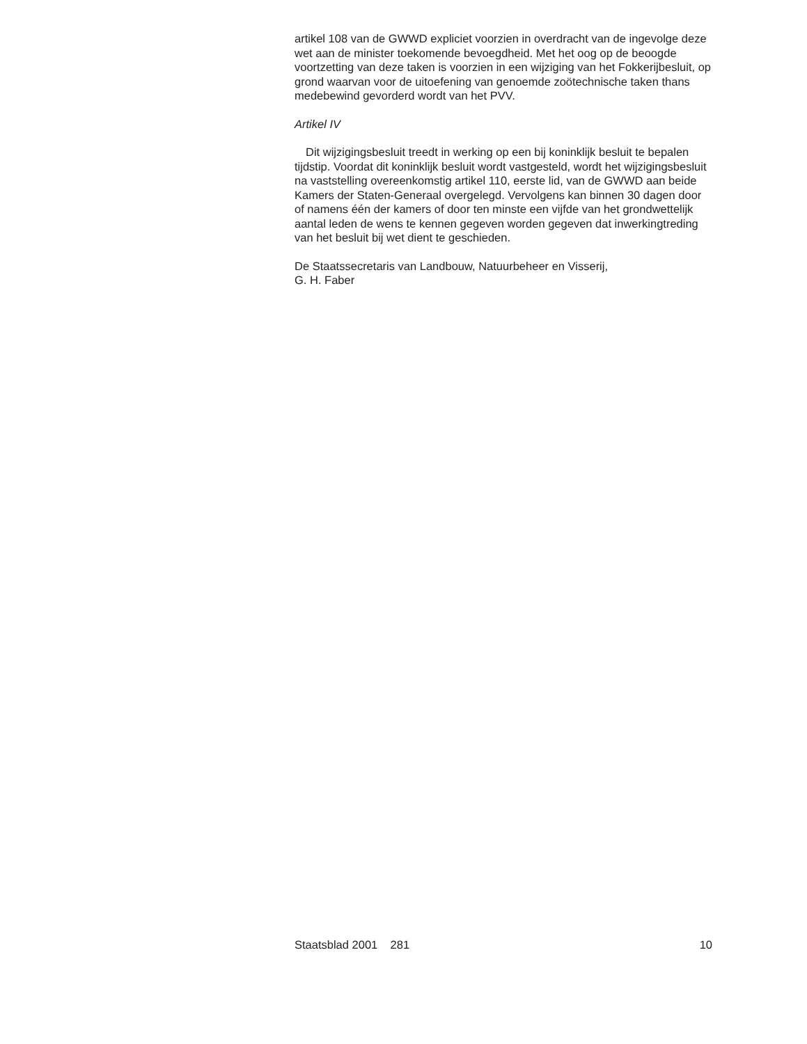artikel 108 van de GWWD expliciet voorzien in overdracht van de ingevolge deze wet aan de minister toekomende bevoegdheid. Met het oog op de beoogde voortzetting van deze taken is voorzien in een wijziging van het Fokkerijbesluit, op grond waarvan voor de uitoefening van genoemde zoötechnische taken thans medebewind gevorderd wordt van het PVV.
Artikel IV
Dit wijzigingsbesluit treedt in werking op een bij koninklijk besluit te bepalen tijdstip. Voordat dit koninklijk besluit wordt vastgesteld, wordt het wijzigingsbesluit na vaststelling overeenkomstig artikel 110, eerste lid, van de GWWD aan beide Kamers der Staten-Generaal overgelegd. Vervolgens kan binnen 30 dagen door of namens één der kamers of door ten minste een vijfde van het grondwettelijk aantal leden de wens te kennen gegeven worden gegeven dat inwerkingtreding van het besluit bij wet dient te geschieden.
De Staatssecretaris van Landbouw, Natuurbeheer en Visserij,
G. H. Faber
Staatsblad 2001 281 10